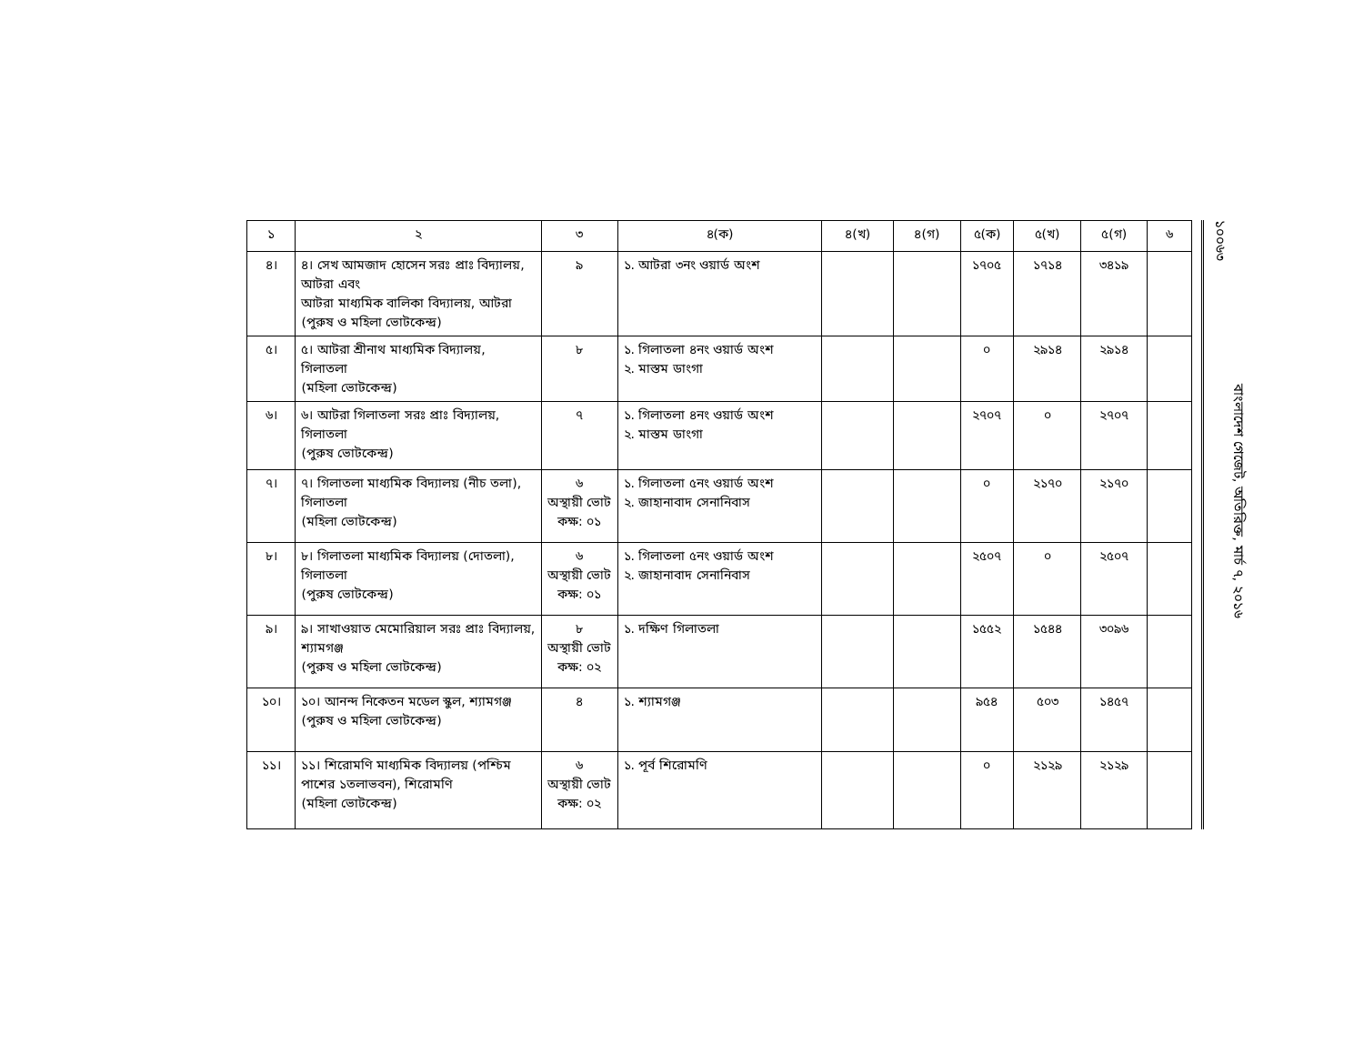| ১ | ২ | ৩ | ৪(ক) | ৪(খ) | ৪(গ) | ৫(ক) | ৫(খ) | ৫(গ) | ৬ |
| --- | --- | --- | --- | --- | --- | --- | --- | --- | --- |
| ৪। | ৪। সেখ আমজাদ হোসেন সরঃ প্রাঃ বিদ্যালয়, আটরা এবং আটরা মাধ্যমিক বালিকা বিদ্যালয়, আটরা (পুরুষ ও মহিলা ভোটকেন্দ্র) | ৯ | ১. আটরা ৩নং ওয়ার্ড অংশ | | | ১৭০৫ | ১৭১৪ | ৩৪১৯ | |
| ৫। | ৫। আটরা শ্রীনাথ মাধ্যমিক বিদ্যালয়, গিলাতলা (মহিলা ভোটকেন্দ্র) | ৮ | ১. গিলাতলা ৪নং ওয়ার্ড অংশ ২. মাস্তম ডাংগা | | | ০ | ২৯১৪ | ২৯১৪ | |
| ৬। | ৬। আটরা গিলাতলা সরঃ প্রাঃ বিদ্যালয়, গিলাতলা (পুরুষ ভোটকেন্দ্র) | ৭ | ১. গিলাতলা ৪নং ওয়ার্ড অংশ ২. মাস্তম ডাংগা | | | ২৭০৭ | ০ | ২৭০৭ | |
| ৭। | ৭। গিলাতলা মাধ্যমিক বিদ্যালয় (নীচ তলা), গিলাতলা (মহিলা ভোটকেন্দ্র) | ৬ অস্থায়ী ভোট কক্ষ: ০১ | ১. গিলাতলা ৫নং ওয়ার্ড অংশ ২. জাহানাবাদ সেনানিবাস | | | ০ | ২১৭০ | ২১৭০ | |
| ৮। | ৮। গিলাতলা মাধ্যমিক বিদ্যালয় (দোতলা), গিলাতলা (পুরুষ ভোটকেন্দ্র) | ৬ অস্থায়ী ভোট কক্ষ: ০১ | ১. গিলাতলা ৫নং ওয়ার্ড অংশ ২. জাহানাবাদ সেনানিবাস | | | ২৫০৭ | ০ | ২৫০৭ | |
| ৯। | ৯। সাখাওয়াত মেমোরিয়াল সরঃ প্রাঃ বিদ্যালয়, শ্যামগঞ্জ (পুরুষ ও মহিলা ভোটকেন্দ্র) | ৮ অস্থায়ী ভোট কক্ষ: ০২ | ১. দক্ষিণ গিলাতলা | | | ১৫৫২ | ১৫৪৪ | ৩০৯৬ | |
| ১০। | ১০। আনন্দ নিকেতন মডেল স্কুল, শ্যামগঞ্জ (পুরুষ ও মহিলা ভোটকেন্দ্র) | ৪ | ১. শ্যামগঞ্জ | | | ৯৫৪ | ৫০৩ | ১৪৫৭ | |
| ১১। | ১১। শিরোমণি মাধ্যমিক বিদ্যালয় (পশ্চিম পাশের ১তলাভবন), শিরোমণি (মহিলা ভোটকেন্দ্র) | ৬ অস্থায়ী ভোট কক্ষ: ০২ | ১. পূর্ব শিরোমণি | | | ০ | ২১২৯ | ২১২৯ | |
বাংলাদেশ গেজেট, অতিরিক্ত, মার্চ ৭, ২০১৬
১০০৬৩